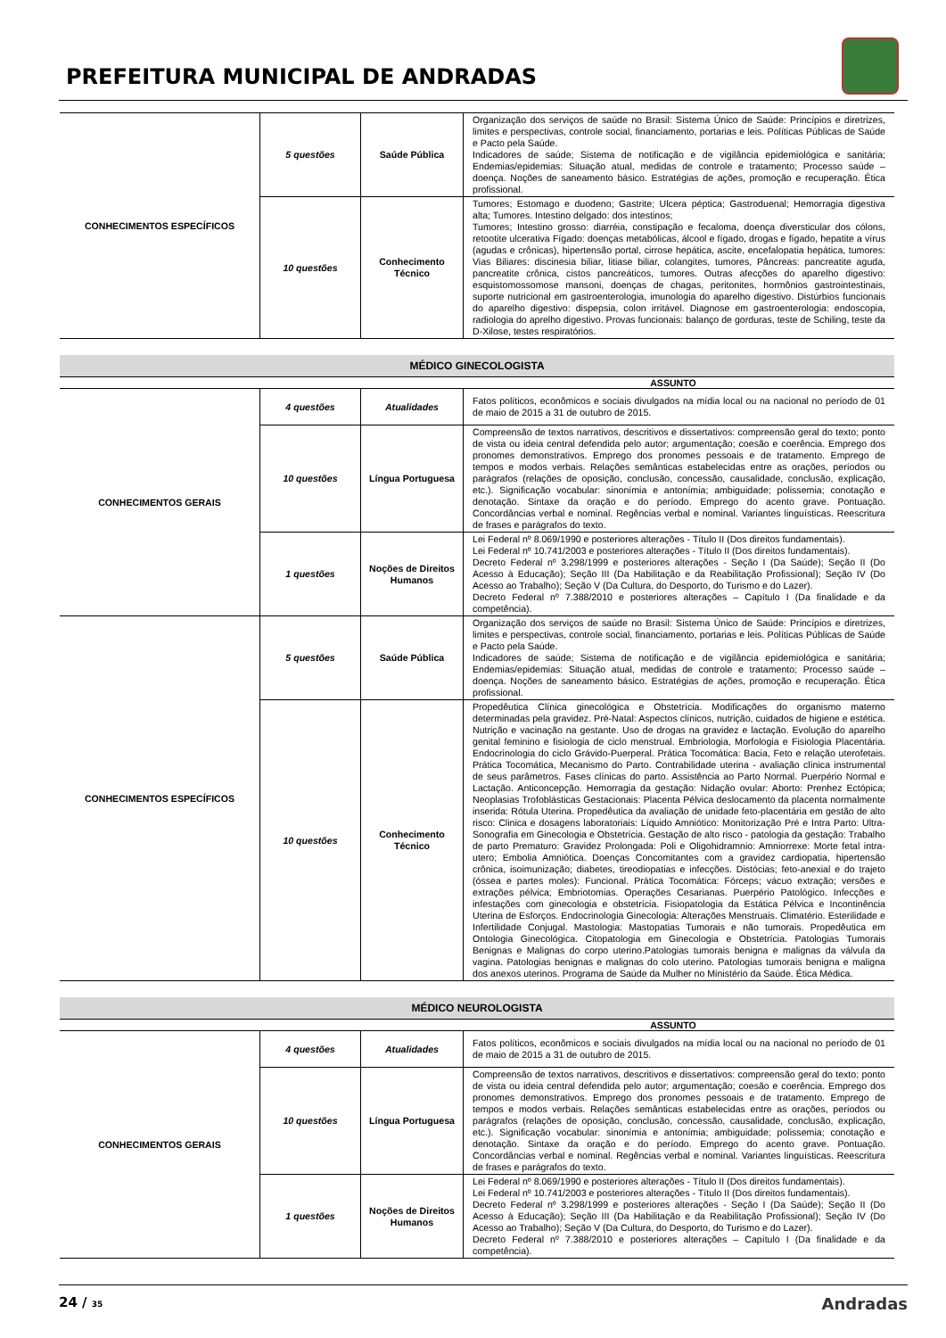PREFEITURA MUNICIPAL DE ANDRADAS
| CONHECIMENTOS ESPECÍFICOS | 5 questões | Saúde Pública | Organização dos serviços de saúde no Brasil: Sistema Único de Saúde: Princípios e diretrizes, limites e perspectivas, controle social, financiamento, portarias e leis. Políticas Públicas de Saúde e Pacto pela Saúde. Indicadores de saúde; Sistema de notificação e de vigilância epidemiológica e sanitária; Endemias/epidemias: Situação atual, medidas de controle e tratamento; Processo saúde – doença. Noções de saneamento básico. Estratégias de ações, promoção e recuperação. Ética profissional. |
| | 10 questões | Conhecimento Técnico | Tumores; Estomago e duodeno; Gastrite; Ulcera péptica; Gastroduenal; Hemorragia digestiva alta; Tumores. Intestino delgado: dos intestinos; Tumores; Intestino grosso: diarréia, constipação e fecaloma, doença diversticular dos cólons, retootite ulcerativa Fígado: doenças metabólicas, álcool e fígado, drogas e fígado, hepatite a vírus (agudas e crônicas), hipertensão portal, cirrose hepática, ascite, encefalopatia hepática, tumores: Vias Biliares: discinesia biliar, litiase biliar, colangites, tumores, Pâncreas: pancreatite aguda, pancreatite crônica, cistos pancreáticos, tumores. Outras afecções do aparelho digestivo: esquistomossomose mansoni, doenças de chagas, peritonites, hormônios gastrointestinais, suporte nutricional em gastroenterologia, imunologia do aparelho digestivo. Distúrbios funcionais do aparelho digestivo: dispepsia, colon irritável. Diagnose em gastroenterologia: endoscopia, radiologia do aprelho digestivo. Provas funcionais: balanço de gorduras, teste de Schiling, teste da D-Xilose, testes respiratórios. |
MÉDICO GINECOLOGISTA
ASSUNTO
| CONHECIMENTOS GERAIS | 4 questões | Atualidades | Fatos políticos, econômicos e sociais divulgados na mídia local ou na nacional no período de 01 de maio de 2015 a 31 de outubro de 2015. |
| | 10 questões | Língua Portuguesa | Compreensão de textos narrativos, descritivos e dissertativos: compreensão geral do texto; ponto de vista ou ideia central defendida pelo autor; argumentação; coesão e coerência. Emprego dos pronomes demonstrativos. Emprego dos pronomes pessoais e de tratamento. Emprego de tempos e modos verbais. Relações semânticas estabelecidas entre as orações, períodos ou parágrafos (relações de oposição, conclusão, concessão, causalidade, conclusão, explicação, etc.). Significação vocabular: sinonímia e antonímia; ambiguidade; polissemia; conotação e denotação. Sintaxe da oração e do período. Emprego do acento grave. Pontuação. Concordâncias verbal e nominal. Regências verbal e nominal. Variantes linguísticas. Reescritura de frases e parágrafos do texto. |
| | 1 questões | Noções de Direitos Humanos | Lei Federal nº 8.069/1990 e posteriores alterações - Título II (Dos direitos fundamentais). Lei Federal nº 10.741/2003 e posteriores alterações - Título II (Dos direitos fundamentais). Decreto Federal nº 3.298/1999 e posteriores alterações - Seção I (Da Saúde); Seção II (Do Acesso à Educação); Seção III (Da Habilitação e da Reabilitação Profissional); Seção IV (Do Acesso ao Trabalho); Seção V (Da Cultura, do Desporto, do Turismo e do Lazer). Decreto Federal nº 7.388/2010 e posteriores alterações – Capítulo I (Da finalidade e da competência). |
| CONHECIMENTOS ESPECÍFICOS | 5 questões | Saúde Pública | Organização dos serviços de saúde no Brasil: Sistema Único de Saúde: Princípios e diretrizes, limites e perspectivas, controle social, financiamento, portarias e leis. Políticas Públicas de Saúde e Pacto pela Saúde. Indicadores de saúde; Sistema de notificação e de vigilância epidemiológica e sanitária; Endemias/epidemias: Situação atual, medidas de controle e tratamento; Processo saúde – doença. Noções de saneamento básico. Estratégias de ações, promoção e recuperação. Ética profissional. |
| | 10 questões | Conhecimento Técnico | Propedêutica Clínica ginecológica e Obstetrícia. Modificações do organismo materno determinadas pela gravidez. Pré-Natal: Aspectos clínicos, nutrição, cuidados de higiene e estética. Nutrição e vacinação na gestante. Uso de drogas na gravidez e lactação. Evolução do aparelho genital feminino e fisiologia de ciclo menstrual. Embriologia, Morfologia e Fisiologia Placentária. Endocrinologia do ciclo Grávido-Puerperal. Prática Tocomática: Bacia, Feto e relação uterofetais. Prática Tocomática, Mecanismo do Parto. Contrabilidade uterina - avaliação clínica instrumental de seus parâmetros. Fases clínicas do parto. Assistência ao Parto Normal. Puerpério Normal e Lactação. Anticoncepção. Hemorragia da gestação: Nidação ovular: Aborto: Prenhez Ectópica; Neoplasias Trofoblásticas Gestacionais: Placenta Pélvica deslocamento da placenta normalmente inserida: Rótula Uterina. Propedêutica da avaliação de unidade feto-placentária em gestão de alto risco: Clinica e dosagens laboratoriais: Líquido Amniótico: Monitorização Pré e Intra Parto: Ultra-Sonografia em Ginecologia e Obstetrícia. Gestação de alto risco - patologia da gestação: Trabalho de parto Prematuro: Gravidez Prolongada: Poli e Oligohidramnio: Amniorrexe: Morte fetal intra-utero; Embolia Amniótica. Doenças Concomitantes com a gravidez cardiopatia, hipertensão crônica, isoimunização; diabetes, tireodiopatias e infecções. Distócias; feto-anexial e do trajeto (óssea e partes moles): Funcional. Prática Tocomática: Fórceps; vácuo extração; versões e extrações pélvica; Embriotomias. Operações Cesarianas. Puerpério Patológico. Infecções e infestações com ginecologia e obstetrícia. Fisiopatologia da Estática Pélvica e Incontinência Uterina de Esforços. Endocrinologia Ginecologia: Alterações Menstruais. Climatério. Esterilidade e Infertilidade Conjugal. Mastologia: Mastopatias Tumorais e não tumorais. Propedêutica em Ontologia Ginecológica. Citopatologia em Ginecologia e Obstetrícia. Patologias Tumorais Benignas e Malignas do corpo uterino.Patologias tumorais benigna e malignas da válvula da vagina. Patologias benignas e malignas do colo uterino. Patologias tumorais benigna e maligna dos anexos uterinos. Programa de Saúde da Mulher no Ministério da Saúde. Ética Médica. |
MÉDICO NEUROLOGISTA
ASSUNTO
| CONHECIMENTOS GERAIS | 4 questões | Atualidades | Fatos políticos, econômicos e sociais divulgados na mídia local ou na nacional no período de 01 de maio de 2015 a 31 de outubro de 2015. |
| | 10 questões | Língua Portuguesa | Compreensão de textos narrativos, descritivos e dissertativos: compreensão geral do texto; ponto de vista ou ideia central defendida pelo autor; argumentação; coesão e coerência. Emprego dos pronomes demonstrativos. Emprego dos pronomes pessoais e de tratamento. Emprego de tempos e modos verbais. Relações semânticas estabelecidas entre as orações, períodos ou parágrafos (relações de oposição, conclusão, concessão, causalidade, conclusão, explicação, etc.). Significação vocabular: sinonímia e antonímia; ambiguidade; polissemia; conotação e denotação. Sintaxe da oração e do período. Emprego do acento grave. Pontuação. Concordâncias verbal e nominal. Regências verbal e nominal. Variantes linguísticas. Reescritura de frases e parágrafos do texto. |
| | 1 questões | Noções de Direitos Humanos | Lei Federal nº 8.069/1990 e posteriores alterações - Título II (Dos direitos fundamentais). Lei Federal nº 10.741/2003 e posteriores alterações - Título II (Dos direitos fundamentais). Decreto Federal nº 3.298/1999 e posteriores alterações - Seção I (Da Saúde); Seção II (Do Acesso à Educação); Seção III (Da Habilitação e da Reabilitação Profissional); Seção IV (Do Acesso ao Trabalho); Seção V (Da Cultura, do Desporto, do Turismo e do Lazer). Decreto Federal nº 7.388/2010 e posteriores alterações – Capítulo I (Da finalidade e da competência). |
24 / 35 Andradas